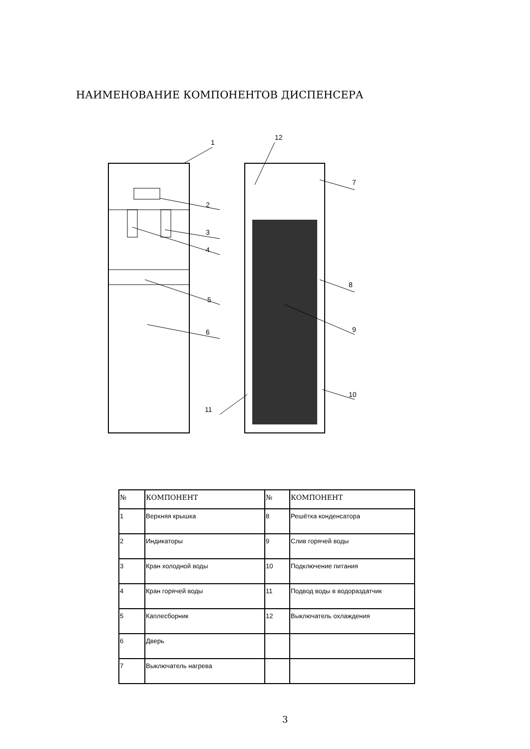НАИМЕНОВАНИЕ КОМПОНЕНТОВ ДИСПЕНСЕРА
1
12
7
2
3
4
8
5
9
6
10
11
| № | КОМПОНЕНТ | № | КОМПОНЕНТ |
| --- | --- | --- | --- |
| 1 | Верхняя крышка | 8 | Решётка конденсатора |
| 2 | Индикаторы | 9 | Слив горячей воды |
| 3 | Кран холодной воды | 10 | Подключение питания |
| 4 | Кран горячей воды | 11 | Подвод воды в водораздатчик |
| 5 | Каплесборник | 12 | Выключатель охлаждения |
| 6 | Дверь | | |
| 7 | Выключатель нагрева | | |
3